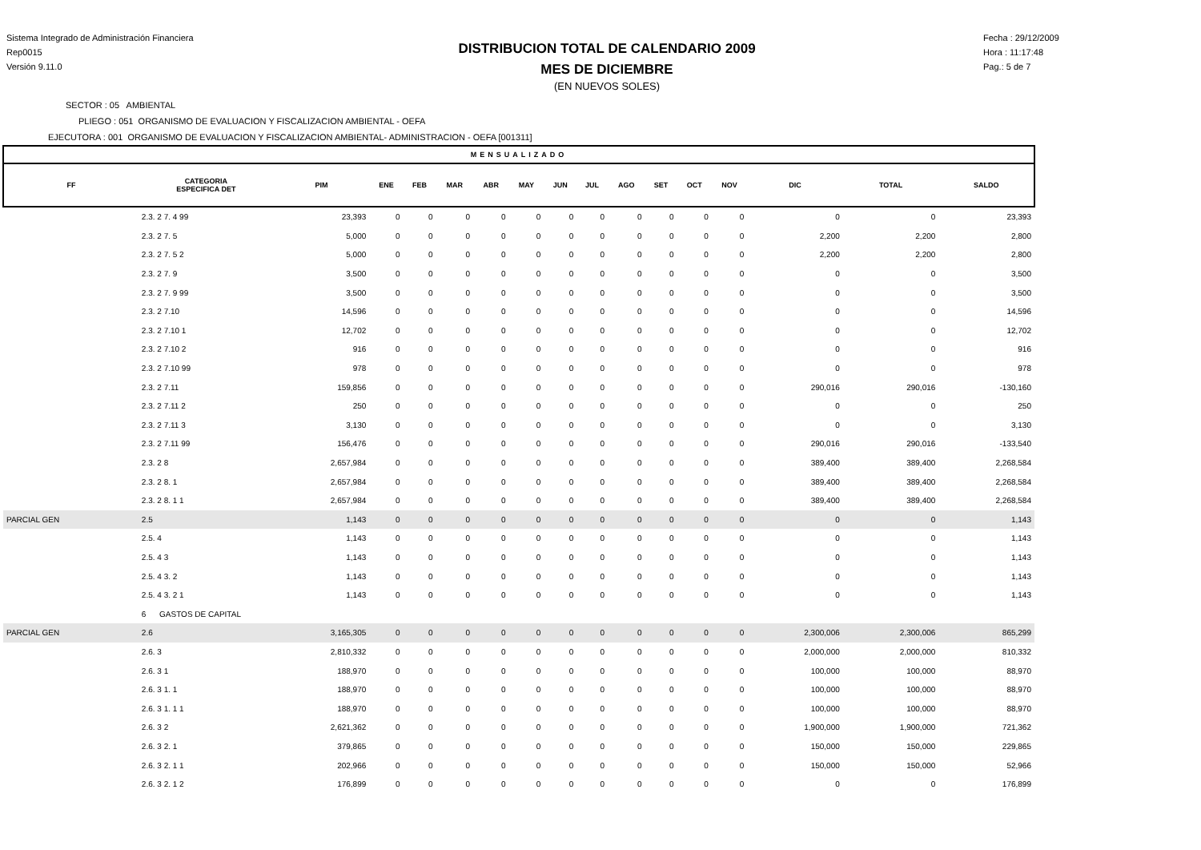Sistema Integrado de Administración Financiera
Rep0015
Versión 9.11.0
DISTRIBUCION TOTAL DE CALENDARIO 2009
MES DE DICIEMBRE
(EN NUEVOS SOLES)
Fecha : 29/12/2009
Hora : 11:17:48
Pag.: 5 de 7
SECTOR : 05 AMBIENTAL
PLIEGO : 051 ORGANISMO DE EVALUACION Y FISCALIZACION AMBIENTAL - OEFA
EJECUTORA : 001 ORGANISMO DE EVALUACION Y FISCALIZACION AMBIENTAL- ADMINISTRACION - OEFA [001311]
| MENSUALIZADO | | | | | | | | | | | | | | | | |
| --- | --- | --- | --- | --- | --- | --- | --- | --- | --- | --- | --- | --- | --- | --- | --- | --- |
| FF | CATEGORIA ESPECIFICA DET | PIM | ENE | FEB | MAR | ABR | MAY | JUN | JUL | AGO | SET | OCT | NOV | DIC | TOTAL | SALDO |
| | 2.3. 2 7. 4 99 | 23,393 | 0 | 0 | 0 | 0 | 0 | 0 | 0 | 0 | 0 | 0 | 0 | 0 | 0 | 23,393 |
| | 2.3. 2 7. 5 | 5,000 | 0 | 0 | 0 | 0 | 0 | 0 | 0 | 0 | 0 | 0 | 0 | 2,200 | 2,200 | 2,800 |
| | 2.3. 2 7. 5 2 | 5,000 | 0 | 0 | 0 | 0 | 0 | 0 | 0 | 0 | 0 | 0 | 0 | 2,200 | 2,200 | 2,800 |
| | 2.3. 2 7. 9 | 3,500 | 0 | 0 | 0 | 0 | 0 | 0 | 0 | 0 | 0 | 0 | 0 | 0 | 0 | 3,500 |
| | 2.3. 2 7. 9 99 | 3,500 | 0 | 0 | 0 | 0 | 0 | 0 | 0 | 0 | 0 | 0 | 0 | 0 | 0 | 3,500 |
| | 2.3. 2 7.10 | 14,596 | 0 | 0 | 0 | 0 | 0 | 0 | 0 | 0 | 0 | 0 | 0 | 0 | 0 | 14,596 |
| | 2.3. 2 7.10 1 | 12,702 | 0 | 0 | 0 | 0 | 0 | 0 | 0 | 0 | 0 | 0 | 0 | 0 | 0 | 12,702 |
| | 2.3. 2 7.10 2 | 916 | 0 | 0 | 0 | 0 | 0 | 0 | 0 | 0 | 0 | 0 | 0 | 0 | 0 | 916 |
| | 2.3. 2 7.10 99 | 978 | 0 | 0 | 0 | 0 | 0 | 0 | 0 | 0 | 0 | 0 | 0 | 0 | 0 | 978 |
| | 2.3. 2 7.11 | 159,856 | 0 | 0 | 0 | 0 | 0 | 0 | 0 | 0 | 0 | 0 | 0 | 290,016 | 290,016 | -130,160 |
| | 2.3. 2 7.11 2 | 250 | 0 | 0 | 0 | 0 | 0 | 0 | 0 | 0 | 0 | 0 | 0 | 0 | 0 | 250 |
| | 2.3. 2 7.11 3 | 3,130 | 0 | 0 | 0 | 0 | 0 | 0 | 0 | 0 | 0 | 0 | 0 | 0 | 0 | 3,130 |
| | 2.3. 2 7.11 99 | 156,476 | 0 | 0 | 0 | 0 | 0 | 0 | 0 | 0 | 0 | 0 | 0 | 290,016 | 290,016 | -133,540 |
| | 2.3. 2 8 | 2,657,984 | 0 | 0 | 0 | 0 | 0 | 0 | 0 | 0 | 0 | 0 | 0 | 389,400 | 389,400 | 2,268,584 |
| | 2.3. 2 8. 1 | 2,657,984 | 0 | 0 | 0 | 0 | 0 | 0 | 0 | 0 | 0 | 0 | 0 | 389,400 | 389,400 | 2,268,584 |
| | 2.3. 2 8. 1 1 | 2,657,984 | 0 | 0 | 0 | 0 | 0 | 0 | 0 | 0 | 0 | 0 | 0 | 389,400 | 389,400 | 2,268,584 |
| PARCIAL GEN | 2.5 | 1,143 | 0 | 0 | 0 | 0 | 0 | 0 | 0 | 0 | 0 | 0 | 0 | 0 | 0 | 1,143 |
| | 2.5. 4 | 1,143 | 0 | 0 | 0 | 0 | 0 | 0 | 0 | 0 | 0 | 0 | 0 | 0 | 0 | 1,143 |
| | 2.5. 4 3 | 1,143 | 0 | 0 | 0 | 0 | 0 | 0 | 0 | 0 | 0 | 0 | 0 | 0 | 0 | 1,143 |
| | 2.5. 4 3. 2 | 1,143 | 0 | 0 | 0 | 0 | 0 | 0 | 0 | 0 | 0 | 0 | 0 | 0 | 0 | 1,143 |
| | 2.5. 4 3. 2 1 | 1,143 | 0 | 0 | 0 | 0 | 0 | 0 | 0 | 0 | 0 | 0 | 0 | 0 | 0 | 1,143 |
| | 6 GASTOS DE CAPITAL | | | | | | | | | | | | | | | |
| PARCIAL GEN | 2.6 | 3,165,305 | 0 | 0 | 0 | 0 | 0 | 0 | 0 | 0 | 0 | 0 | 0 | 2,300,006 | 2,300,006 | 865,299 |
| | 2.6. 3 | 2,810,332 | 0 | 0 | 0 | 0 | 0 | 0 | 0 | 0 | 0 | 0 | 0 | 2,000,000 | 2,000,000 | 810,332 |
| | 2.6. 3 1 | 188,970 | 0 | 0 | 0 | 0 | 0 | 0 | 0 | 0 | 0 | 0 | 0 | 100,000 | 100,000 | 88,970 |
| | 2.6. 3 1. 1 | 188,970 | 0 | 0 | 0 | 0 | 0 | 0 | 0 | 0 | 0 | 0 | 0 | 100,000 | 100,000 | 88,970 |
| | 2.6. 3 1. 1 1 | 188,970 | 0 | 0 | 0 | 0 | 0 | 0 | 0 | 0 | 0 | 0 | 0 | 100,000 | 100,000 | 88,970 |
| | 2.6. 3 2 | 2,621,362 | 0 | 0 | 0 | 0 | 0 | 0 | 0 | 0 | 0 | 0 | 0 | 1,900,000 | 1,900,000 | 721,362 |
| | 2.6. 3 2. 1 | 379,865 | 0 | 0 | 0 | 0 | 0 | 0 | 0 | 0 | 0 | 0 | 0 | 150,000 | 150,000 | 229,865 |
| | 2.6. 3 2. 1 1 | 202,966 | 0 | 0 | 0 | 0 | 0 | 0 | 0 | 0 | 0 | 0 | 0 | 150,000 | 150,000 | 52,966 |
| | 2.6. 3 2. 1 2 | 176,899 | 0 | 0 | 0 | 0 | 0 | 0 | 0 | 0 | 0 | 0 | 0 | 0 | 0 | 176,899 |